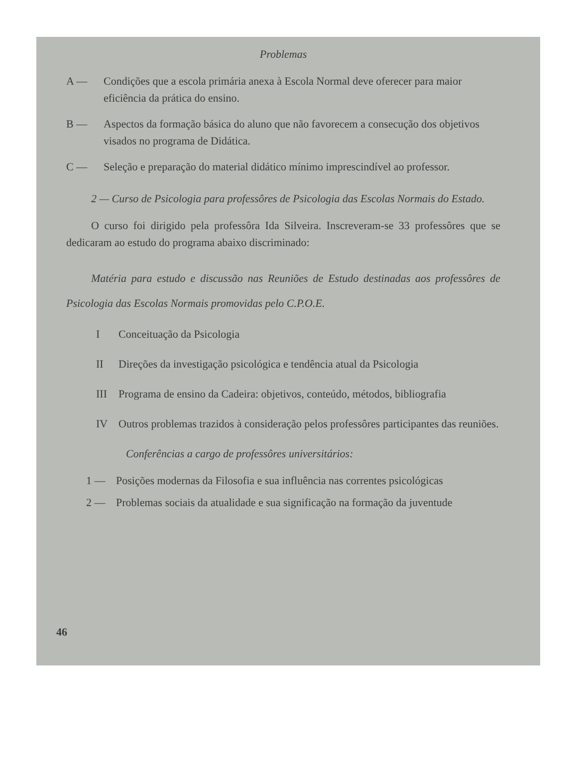Problemas
A — Condições que a escola primária anexa à Escola Normal deve oferecer para maior eficiência da prática do ensino.
B — Aspectos da formação básica do aluno que não favorecem a consecução dos objetivos visados no programa de Didática.
C — Seleção e preparação do material didático mínimo imprescindível ao professor.
2 — Curso de Psicologia para professôres de Psicologia das Escolas Normais do Estado.
O curso foi dirigido pela professôra Ida Silveira. Inscreveram-se 33 professôres que se dedicaram ao estudo do programa abaixo discriminado:
Matéria para estudo e discussão nas Reuniões de Estudo destinadas aos professôres de Psicologia das Escolas Normais promovidas pelo C.P.O.E.
I Conceituação da Psicologia
II Direções da investigação psicológica e tendência atual da Psicologia
III Programa de ensino da Cadeira: objetivos, conteúdo, métodos, bibliografia
IV Outros problemas trazidos à consideração pelos professôres participantes das reuniões.
Conferências a cargo de professôres universitários:
1 — Posições modernas da Filosofia e sua influência nas correntes psicológicas
2 — Problemas sociais da atualidade e sua significação na formação da juventude
46